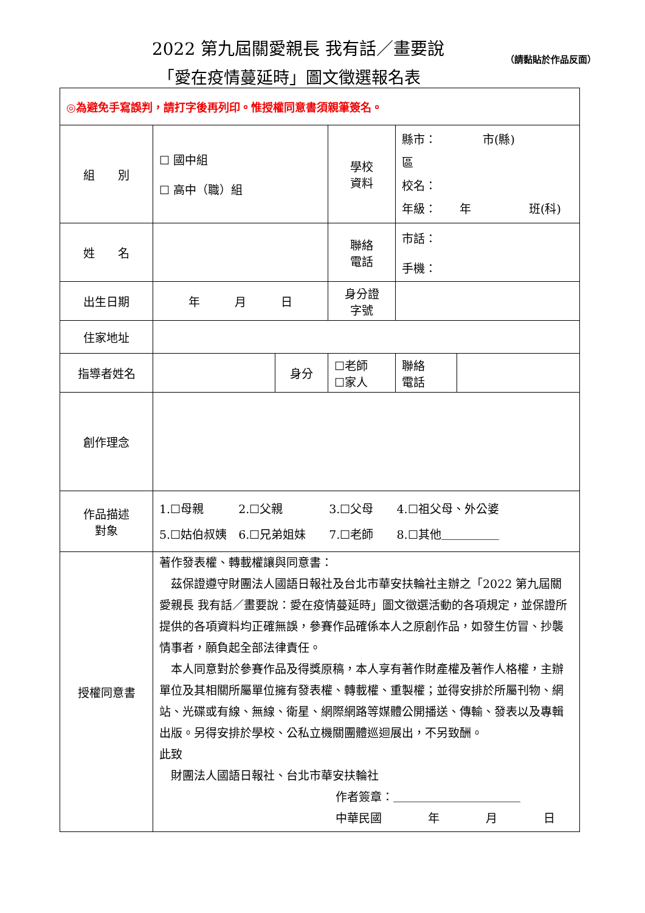2022 第九屆關愛親長 我有話／畫要說
「愛在疫情蔓延時」圖文徵選報名表
（請黏貼於作品反面）
| ◎為避免手寫誤判，請打字後再列印。惟授權同意書須親筆簽名。 | | | | | |
| 組 別 | ☐ 國中組 ☐ 高中（職）組 | | 學校 資料 | 縣市： 市(縣) 區 校名： 年級： 年 班(科) | |
| 姓 名 | | | 聯絡 電話 | 市話： 手機： | |
| 出生日期 | 年 月 日 | | 身分證 字號 | | |
| 住家地址 | | | | | |
| 指導者姓名 | | 身分 | ☐老師 ☐家人 | 聯絡 電話 | |
| 創作理念 | | | | | |
| 作品描述 對象 | 1.☐母親 2.☐父親 3.☐父母 4.☐祖父母、外公婆 5.☐姑伯叔姨 6.☐兄弟姐妹 7.☐老師 8.☐其他＿＿＿＿＿ | | | | |
| 授權同意書 | 著作發表權、轉載權讓與同意書： 茲保證遵守財團法人國語日報社及台北市華安扶輪社主辦之「2022 第九屆關愛親長 我有話／畫要說：愛在疫情蔓延時」圖文徵選活動的各項規定，並保證所提供的各項資料均正確無誤，參賽作品確係本人之原創作品，如發生仿冒、抄襲情事者，願負起全部法律責任。 本人同意對於參賽作品及得獎原稿，本人享有著作財產權及著作人格權，主辦單位及其相關所屬單位擁有發表權、轉載權、重製權；並得安排於所屬刊物、網站、光碟或有線、無線、衛星、網際網路等媒體公開播送、傳輸、發表以及專輯出版。另得安排於學校、公私立機關團體巡迴展出，不另致酬。 此致 財團法人國語日報社、台北市華安扶輪社 作者簽章：＿＿＿＿＿＿＿＿＿＿＿ 中華民國 年 月 日 | | | | |